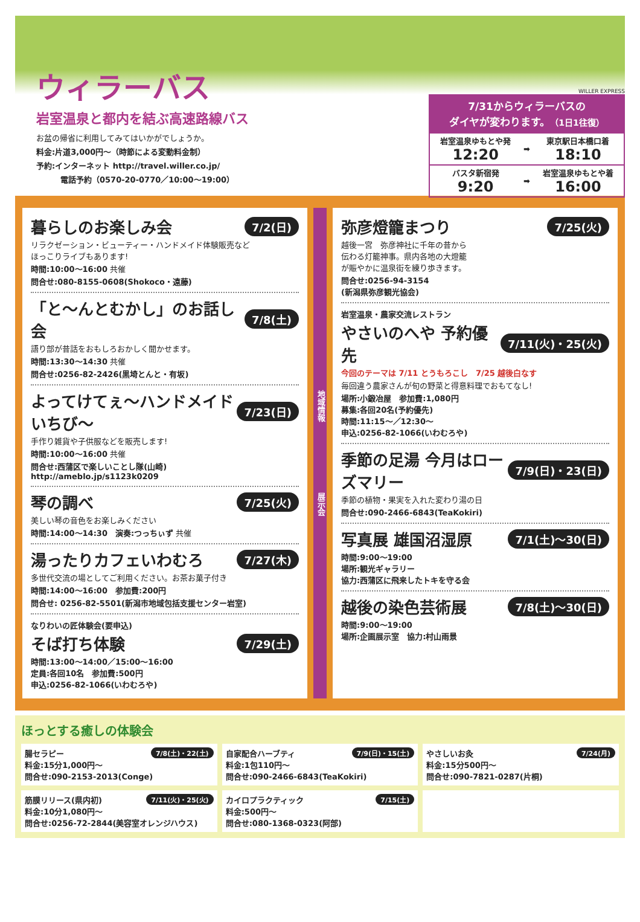ウィラーバス
岩室温泉と都内を結ぶ高速路線バス
お盆の帰省に利用してみてはいかがでしょうか。
料金:片道3,000円～（時節による変動料金制）
予約:インターネット http://travel.willer.co.jp/
電話予約（0570-20-0770／10:00～19:00）
WILLER EXPRESS
7/31からウィラーバスの
ダイヤが変わります。（1日1往復）
| 岩室温泉ゆもとや発 12:20 | ➡ | 東京駅日本橋口着 18:10 |
| バスタ新宿発 9:20 | ➡ | 岩室温泉ゆもとや着 16:00 |
暮らしのお楽しみ会 7/2(日)
リラクゼーション・ビューティー・ハンドメイド体験販売など
ほっこりライブもあります!
時間:10:00～16:00 共催
問合せ:080-8155-0608(Shokoco・遠藤)
「と～んとむかし」のお話し会 7/8(土)
語り部が昔話をおもしろおかしく聞かせます。
時間:13:30～14:30 共催
問合せ:0256-82-2426(黒埼とんと・有坂)
よってけてぇ～ハンドメイドいちび～ 7/23(日)
手作り雑貨や子供服などを販売します!
時間:10:00～16:00 共催
問合せ:西蒲区で楽しいことし隊(山崎)
http://ameblo.jp/s1123k0209
琴の調べ 7/25(火)
美しい琴の音色をお楽しみください
時間:14:00～14:30　演奏:つっちぃず 共催
湯ったりカフェいわむろ 7/27(木)
多世代交流の場としてご利用ください。お茶お菓子付き
時間:14:00～16:00　参加費:200円
問合せ: 0256-82-5501(新潟市地域包括支援センター岩室)
なりわいの匠体験会(要申込)
そば打ち体験 7/29(土)
時間:13:00～14:00／15:00～16:00
定員:各回10名　参加費:500円
申込:0256-82-1066(いわむろや)
地域情報　　　　　　　　　展示会
弥彦燈籠まつり 7/25(火)
越後一宮　弥彦神社に千年の昔から
伝わる灯籠神事。県内各地の大燈籠
が賑やかに温泉街を練り歩きます。
問合せ:0256-94-3154
(新潟県弥彦観光協会)
岩室温泉・農家交流レストラン
やさいのへや 予約優先 7/11(火)・25(火)
今回のテーマは 7/11 とうもろこし　7/25 越後白なす
毎回違う農家さんが旬の野菜と得意料理でおもてなし!
場所:小鍛冶屋　参加費:1,080円
募集:各回20名(予約優先)
時間:11:15～／12:30～
申込:0256-82-1066(いわむろや)
季節の足湯 今月はローズマリー 7/9(日)・23(日)
季節の植物・果実を入れた変わり湯の日
問合せ:090-2466-6843(TeaKokiri)
写真展 雄国沼湿原 7/1(土)～30(日)
時間:9:00～19:00
場所:観光ギャラリー
協力:西蒲区に飛来したトキを守る会
越後の染色芸術展 7/8(土)～30(日)
時間:9:00～19:00
場所:企画展示室　協力:村山雨景
ほっとする癒しの体験会
腸セラピー 7/8(土)・22(土)
料金:15分1,000円～
問合せ:090-2153-2013(Conge)
自家配合ハーブティ 7/9(日)・15(土)
料金:1包110円～
問合せ:090-2466-6843(TeaKokiri)
やさしいお灸 7/24(月)
料金:15分500円～
問合せ:090-7821-0287(片桐)
筋膜リリース(県内初) 7/11(火)・25(火)
料金:10分1,080円～
問合せ:0256-72-2844(美容室オレンジハウス)
カイロプラクティック 7/15(土)
料金:500円～
問合せ:080-1368-0323(阿部)